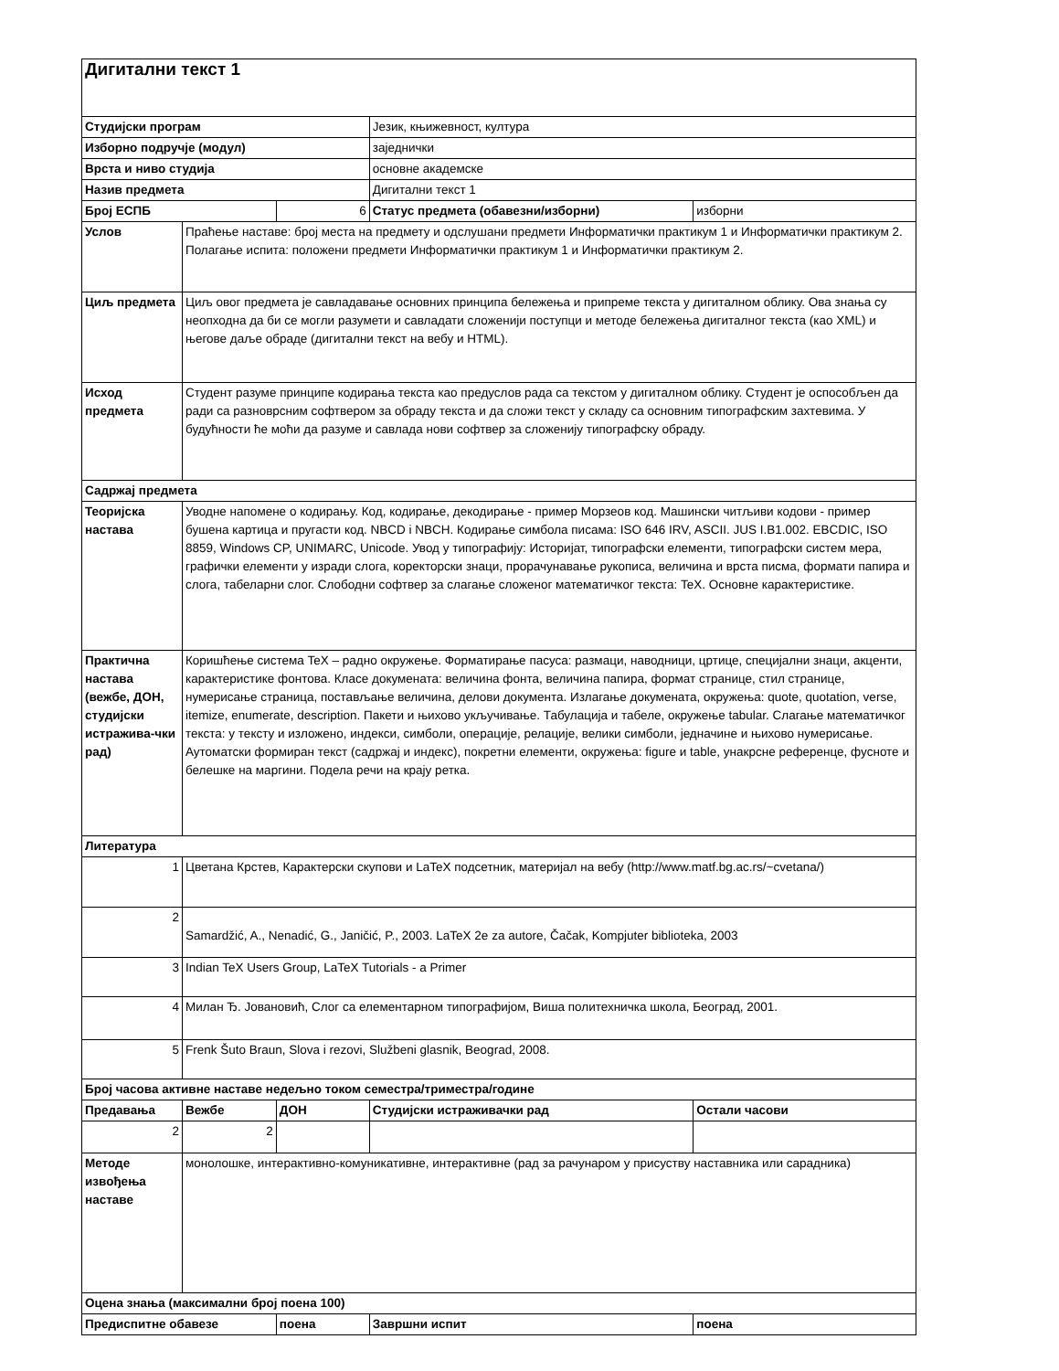| Дигитални текст 1 | | | | |
| --- | --- | --- | --- | --- |
| Студијски програм | | | Језик, књижевност, култура | |
| Изборно подручје (модул) | | | заједнички | |
| Врста и ниво студија | | | основне академске | |
| Назив предмета | | | Дигитални текст 1 | |
| Број ЕСПБ | | 6 | Статус предмета (обавезни/изборни) | изборни |
| Услов | Праћење наставе: број места на предмету и одслушани предмети Информатички практикум 1 и Информатички практикум 2. Полагање испита: положени предмети Информатички практикум 1 и Информатички практикум 2. | | | |
| Циљ предмета | Циљ овог предмета је савладавање основних принципа бележења и припреме текста у дигиталном облику. Ова знања су неопходна да би се могли разумети и савладати сложенији поступци и методе бележења дигиталног текста (као XML) и његове даље обраде (дигитални текст на вебу и HTML). | | | |
| Исход предмета | Студент разуме принципе кодирања текста као предуслов рада са текстом у дигиталном облику. Студент је оспособљен да ради са разноврсним софтвером за обраду текста и да сложи текст у складу са основним типографским захтевима. У будућности ће моћи да разуме и савлада нови софтвер за сложенију типографску обраду. | | | |
| Садржај предмета | | | | |
| Теоријска настава | Уводне напомене о кодирању. Код, кодирање, декодирање - пример Морзеов код. Машински читљиви кодови - пример бушена картица и пругасти код. NBCD i NBCH. Кодирање симбола писама: ISO 646 IRV, ASCII. JUS I.B1.002. EBCDIC, ISO 8859, Windows CP, UNIMARC, Unicode. Увод у типографију: Историјат, типографски елементи, типографски систем мера, графички елементи у изради слога, коректорски знаци, прорачунавање рукописа, величина и врста писма, формати папира и слога, табеларни слог. Слободни софтвер за слагање сложеног математичког текста: TeX. Основне карактеристике. | | | |
| Практична настава (вежбе, ДОН, студијски истражива-чки рад) | Коришћење система TeX – радно окружење. Форматирање пасуса: размаци, наводници, цртице, специјални знаци, акценти, карактеристике фонтова. Класе докумената: величина фонта, величина папира, формат странице, стил странице, нумерисање страница, постављање величина, делови документа. Излагање докумената, окружења: quote, quotation, verse, itemize, enumerate, description. Пакети и њихово укључивање. Табулација и табеле, окружење tabular. Слагање математичког текста: у тексту и изложено, индекси, симболи, операције, релације, велики симболи, једначине и њихово нумерисање. Аутоматски формиран текст (садржај и индекс), покретни елементи, окружења: figure и table, унакрсне референце, фусноте и белешке на маргини. Подела речи на крају ретка. | | | |
| Литература | | | | |
| 1 | Цветана Крстев, Карактерски скупови и LaTeX подсетник, материјал на вебу (http://www.matf.bg.ac.rs/~cvetana/) | | | |
| 2 | Samardžić, A., Nenadić, G., Janičić, P., 2003. LaTeX 2e za autore, Čačak, Kompjuter biblioteka, 2003 | | | |
| 3 | Indian TeX Users Group, LaTeX Tutorials - a Primer | | | |
| 4 | Милан Ђ. Јовановић, Слог са елементарном типографијом, Виша политехничка школа, Београд, 2001. | | | |
| 5 | Frenk Šuto Braun, Slova i rezovi, Službeni glasnik, Beograd, 2008. | | | |
| Број часова активне наставе недељно током семестра/триместра/године | | | | |
| Предавања | Вежбе | ДОН | Студијски истраживачки рад | Остали часови |
| 2 | 2 | | | |
| Методе извођења наставе | монолошке, интерактивно-комуникативне, интерактивне (рад за рачунаром у присуству наставника или сарадника) | | | |
| Оцена знања (максимални број поена 100) | | | | |
| Предиспитне обавезе | | поена | Завршни испит | поена |